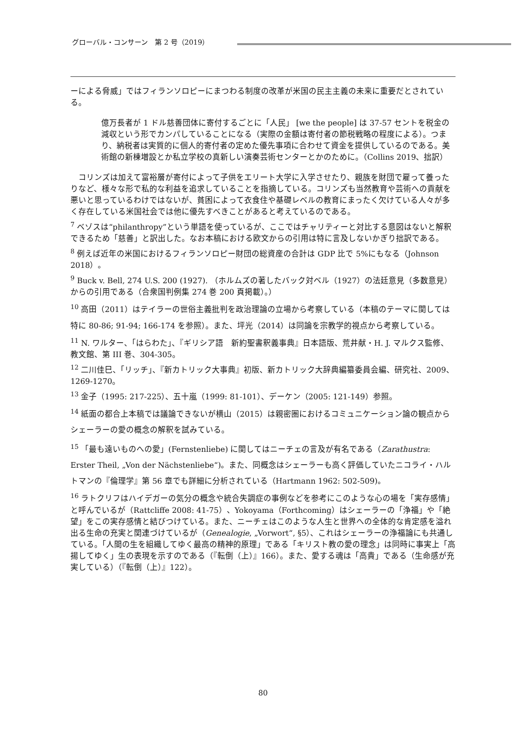グローバル・コンサーン　第 2 号（2019）
ーによる脅威」ではフィランソロピーにまつわる制度の改革が米国の民主主義の未来に重要だとされている。
億万長者が 1 ドル慈善団体に寄付するごとに「人民」 [we the people] は 37-57 セントを税金の減収という形でカンパしていることになる（実際の金額は寄付者の節税戦略の程度による）。つまり、納税者は実質的に個人的寄付者の定めた優先事項に合わせて資金を提供しているのである。美術館の新棟増設とか私立学校の真新しい演奏芸術センターとかのために。（Collins 2019、拙訳）
　コリンズは加えて富裕層が寄付によって子供をエリート大学に入学させたり、親族を財団で雇って養ったりなど、様々な形で私的な利益を追求していることを指摘している。コリンズも当然教育や芸術への貢献を悪いと思っているわけではないが、貧困によって衣食住や基礎レベルの教育にまったく欠けている人々が多く存在している米国社会では他に優先すべきことがあると考えているのである。
<sup>7</sup> ベゾスは“philanthropy”という単語を使っているが、ここではチャリティーと対比する意図はないと解釈できるため「慈善」と訳出した。なお本稿における欧文からの引用は特に言及しないかぎり拙訳である。
<sup>8</sup> 例えば近年の米国におけるフィランソロピー財団の総資産の合計は GDP 比で 5%にもなる（Johnson 2018）。
<sup>9</sup> Buck v. Bell, 274 U.S. 200 (1927). （ホルムズの著したバック対ベル（1927）の法廷意見（多数意見）からの引用である（合衆国判例集 274 巻 200 頁掲載）。）
<sup>10</sup> 高田（2011）はテイラーの世俗主義批判を政治理論の立場から考察している（本稿のテーマに関しては特に 80-86; 91-94; 166-174 を参照）。また、坪光（2014）は同論を宗教学的視点から考察している。
<sup>11</sup> N. ワルター、「はらわた」、『ギリシア語　新約聖書釈義事典』日本語版、荒井献・H. J. マルクス監修、教文館、第 III 巻、304-305。
<sup>12</sup> 二川佳巳、「リッチ」、『新カトリック大事典』初版、新カトリック大辞典編纂委員会編、研究社、2009、1269-1270。
<sup>13</sup> 金子（1995: 217-225）、五十嵐（1999: 81-101）、デーケン（2005: 121-149）参照。
<sup>14</sup> 紙面の都合上本稿では議論できないが横山（2015）は親密圏におけるコミュニケーション論の観点からシェーラーの愛の概念の解釈を試みている。
<sup>15</sup> 「最も遠いものへの愛」(Fernstenliebe) に関してはニーチェの言及が有名である（Zarathustra: Erster Theil, „Von der Nächstenliebe“)。また、同概念はシェーラーも高く評価していたニコライ・ハルトマンの『倫理学』第 56 章でも詳細に分析されている（Hartmann 1962: 502-509)。
<sup>16</sup> ラトクリフはハイデガーの気分の概念や統合失調症の事例などを参考にこのような心の場を「実存感情」と呼んでいるが（Rattcliffe 2008: 41-75）、Yokoyama（Forthcoming）はシェーラーの「浄福」や「絶望」をこの実存感情と結びつけている。また、ニーチェはこのような人生と世界への全体的な肯定感を溢れ出る生命の充実と関連づけているが（Genealogie, „Vorwort“, §5）、これはシェーラーの浄福論にも共通している。「人間の生を組織してゆく最高の精神的原理」である「キリスト教の愛の理念」は同時に事実上「高揚してゆく」生の表現を示すのである（『転倒（上）』166）。また、愛する魂は「高貴」である（生命感が充実している）（『転倒（上）』122）。
80